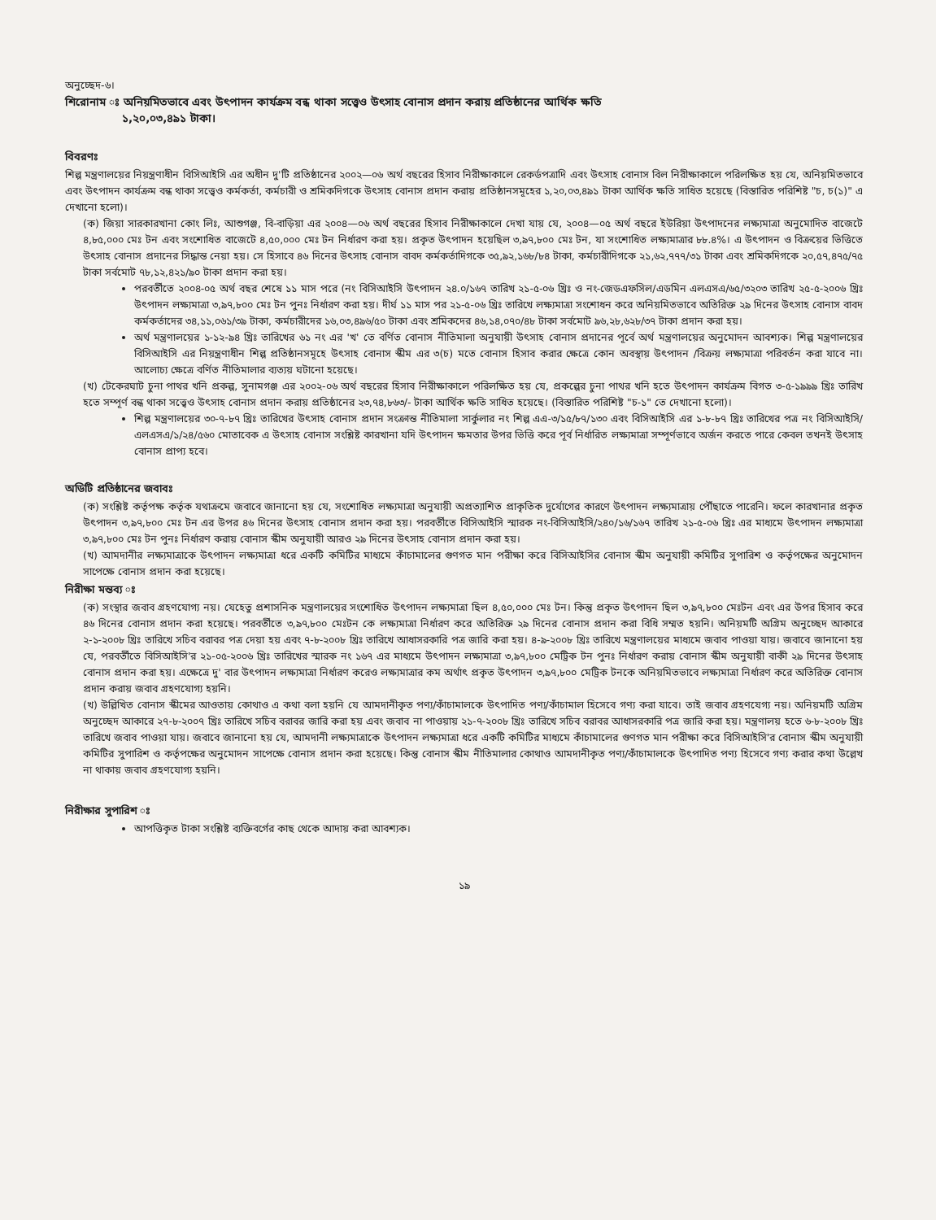অনুচ্ছেদ-৬।
শিরোনাম ঃ অনিয়মিতভাবে এবং উৎপাদন কার্যক্রম বন্ধ থাকা সত্ত্বেও উৎসাহ বোনাস প্রদান করায় প্রতিষ্ঠানের আর্থিক ক্ষতি
১,২০,০৩,৪৯১ টাকা।
বিবরণঃ
শিল্প মন্ত্রণালয়ের নিয়ন্ত্রণাধীন বিসিআইসি এর অধীন দু'টি প্রতিষ্ঠানের ২০০২—০৬ অর্থ বছরের হিসাব নিরীক্ষাকালে রেকর্ডপত্রাদি এবং উৎসাহ বোনাস বিল নিরীক্ষাকালে পরিলক্ষিত হয় যে, অনিয়মিতভাবে এবং উৎপাদন কার্যক্রম বন্ধ থাকা সত্ত্বেও কর্মকর্তা, কর্মচারী ও শ্রমিকদিগকে উৎসাহ বোনাস প্রদান করায় প্রতিষ্ঠানসমূহের ১,২০,০৩,৪৯১ টাকা আর্থিক ক্ষতি সাধিত হয়েছে (বিস্তারিত পরিশিষ্ট "চ, চ(১)" এ দেখানো হলো)।
(ক) জিয়া সারকারখানা কোং লিঃ, আশুগঞ্জ, বি-বাড়িয়া এর ২০০৪—০৬ অর্থ বছরের হিসাব নিরীক্ষাকালে দেখা যায় যে, ২০০৪—০৫ অর্থ বছরে ইউরিয়া উৎপাদনের লক্ষ্যমাত্রা অনুমোদিত বাজেটে ৪,৮৫,০০০ মেঃ টন এবং সংশোধিত বাজেটে ৪,৫০,০০০ মেঃ টন নির্ধারণ করা হয়। প্রকৃত উৎপাদন হয়েছিল ৩,৯৭,৮০০ মেঃ টন, যা সংশোধিত লক্ষ্যমাত্রার ৮৮.৪%। এ উৎপাদন ও বিক্রয়ের ভিত্তিতে উৎসাহ বোনাস প্রদানের সিদ্ধান্ত নেয়া হয়। সে হিসাবে ৪৬ দিনের উৎসাহ বোনাস বাবদ কর্মকর্তাদিগকে ৩৫,৯২,১৬৮/৮৪ টাকা, কর্মচারীদিগকে ২১,৬২,৭৭৭/৩১ টাকা এবং শ্রমিকদিগকে ২০,৫৭,৪৭৫/৭৫ টাকা সর্বমোট ৭৮,১২,৪২১/৯০ টাকা প্রদান করা হয়।
পরবর্তীতে ২০০৪-০৫ অর্থ বছর শেষে ১১ মাস পরে (নং বিসিআইসি উৎপাদন ২৪.০/১৬৭ তারিখ ২১-৫-০৬ খ্রিঃ ও নং-জেডএফসিল/এডমিন এলএসএ/৬৫/৩২০৩ তারিখ ২৫-৫-২০০৬ খ্রিঃ উৎপাদন লক্ষ্যমাত্রা ৩,৯৭,৮০০ মেঃ টন পুনঃ নির্ধারণ করা হয়। দীর্ঘ ১১ মাস পর ২১-৫-০৬ খ্রিঃ তারিখে লক্ষ্যমাত্রা সংশোধন করে অনিয়মিতভাবে অতিরিক্ত ২৯ দিনের উৎসাহ বোনাস বাবদ কর্মকর্তাদের ৩৪,১১,০৬১/৩৯ টাকা, কর্মচারীদের ১৬,০৩,৪৯৬/৫০ টাকা এবং শ্রমিকদের ৪৬,১৪,০৭০/৪৮ টাকা সর্বমোট ৯৬,২৮,৬২৮/৩৭ টাকা প্রদান করা হয়।
অর্থ মন্ত্রণালয়ের ১-১২-৯৪ খ্রিঃ তারিখের ৬১ নং এর 'খ' তে বর্ণিত বোনাস নীতিমালা অনুযায়ী উৎসাহ বোনাস প্রদানের পূর্বে অর্থ মন্ত্রণালয়ের অনুমোদন আবশ্যক। শিল্প মন্ত্রণালয়ের বিসিআইসি এর নিয়ন্ত্রণাধীন শিল্প প্রতিষ্ঠানসমূহে উৎসাহ বোনাস স্কীম এর ৩(চ) মতে বোনাস হিসাব করার ক্ষেত্রে কোন অবস্থায় উৎপাদন /বিক্রয় লক্ষ্যমাত্রা পরিবর্তন করা যাবে না। আলোচ্য ক্ষেত্রে বর্ণিত নীতিমালার ব্যত্যয় ঘটানো হয়েছে।
(খ) টেকেরঘাট চুনা পাথর খনি প্রকল্প, সুনামগঞ্জ এর ২০০২-০৬ অর্থ বছরের হিসাব নিরীক্ষাকালে পরিলক্ষিত হয় যে, প্রকল্পের চুনা পাথর খনি হতে উৎপাদন কার্যক্রম বিগত ৩-৫-১৯৯৯ খ্রিঃ তারিখ হতে সম্পূর্ণ বন্ধ থাকা সত্ত্বেও উৎসাহ বোনাস প্রদান করায় প্রতিষ্ঠানের ২৩,৭৪,৮৬৩/- টাকা আর্থিক ক্ষতি সাধিত হয়েছে। (বিস্তারিত পরিশিষ্ট "চ-১" তে দেখানো হলো)।
শিল্প মন্ত্রণালয়ের ৩০-৭-৮৭ খ্রিঃ তারিখের উৎসাহ বোনাস প্রদান সংক্রান্ত নীতিমালা সার্কুলার নং শিল্প এএ-৩/১৫/৮৭/১৩০ এবং বিসিআইসি এর ১-৮-৮৭ খ্রিঃ তারিখের পত্র নং বিসিআইসি/এলএসএ/১/২৪/৫৬০ মোতাবেক এ উৎসাহ বোনাস সংশ্লিষ্ট কারখানা যদি উৎপাদন ক্ষমতার উপর ভিত্তি করে পূর্ব নির্ধারিত লক্ষ্যমাত্রা সম্পূর্ণভাবে অর্জন করতে পারে কেবল তখনই উৎসাহ বোনাস প্রাপ্য হবে।
অডিটি প্রতিষ্ঠানের জবাবঃ
(ক) সংশ্লিষ্ট কর্তৃপক্ষ কর্তৃক যথাক্রমে জবাবে জানানো হয় যে, সংশোধিত লক্ষ্যমাত্রা অনুযায়ী অপ্রত্যাশিত প্রাকৃতিক দুর্যোগের কারণে উৎপাদন লক্ষ্যমাত্রায় পৌঁছাতে পারেনি। ফলে কারখানার প্রকৃত উৎপাদন ৩,৯৭,৮০০ মেঃ টন এর উপর ৪৬ দিনের উৎসাহ বোনাস প্রদান করা হয়। পরবর্তীতে বিসিআইসি স্মারক নং-বিসিআইসি/২৪০/১৬/১৬৭ তারিখ ২১-৫-০৬ খ্রিঃ এর মাধ্যমে উৎপাদন লক্ষ্যমাত্রা ৩,৯৭,৮০০ মেঃ টন পুনঃ নির্ধারণ করায় বোনাস স্কীম অনুযায়ী আরও ২৯ দিনের উৎসাহ বোনাস প্রদান করা হয়।
(খ) আমদানীর লক্ষ্যমাত্রাকে উৎপাদন লক্ষ্যমাত্রা ধরে একটি কমিটির মাধ্যমে কাঁচামালের গুণগত মান পরীক্ষা করে বিসিআইসির বোনাস স্কীম অনুযায়ী কমিটির সুপারিশ ও কর্তৃপক্ষের অনুমোদন সাপেক্ষে বোনাস প্রদান করা হয়েছে।
নিরীক্ষা মন্তব্য ঃ
(ক) সংস্থার জবাব গ্রহণযোগ্য নয়। যেহেতু প্রশাসনিক মন্ত্রণালয়ের সংশোধিত উৎপাদন লক্ষ্যমাত্রা ছিল ৪,৫০,০০০ মেঃ টন। কিন্তু প্রকৃত উৎপাদন ছিল ৩,৯৭,৮০০ মেঃটন এবং এর উপর হিসাব করে ৪৬ দিনের বোনাস প্রদান করা হয়েছে। পরবর্তীতে ৩,৯৭,৮০০ মেঃটন কে লক্ষ্যমাত্রা নির্ধারণ করে অতিরিক্ত ২৯ দিনের বোনাস প্রদান করা বিধি সম্মত হয়নি। অনিয়মটি অগ্রিম অনুচ্ছেদ আকারে ২-১-২০০৮ খ্রিঃ তারিখে সচিব বরাবর পত্র দেয়া হয় এবং ৭-৮-২০০৮ খ্রিঃ তারিখে আধাসরকারি পত্র জারি করা হয়। ৪-৯-২০০৮ খ্রিঃ তারিখে মন্ত্রণালয়ের মাধ্যমে জবাব পাওয়া যায়। জবাবে জানানো হয় যে, পরবর্তীতে বিসিআইসি'র ২১-০৫-২০০৬ খ্রিঃ তারিখের স্মারক নং ১৬৭ এর মাধ্যমে উৎপাদন লক্ষ্যমাত্রা ৩,৯৭,৮০০ মেট্রিক টন পুনঃ নির্ধারণ করায় বোনাস স্কীম অনুযায়ী বাকী ২৯ দিনের উৎসাহ বোনাস প্রদান করা হয়। এক্ষেত্রে দু' বার উৎপাদন লক্ষ্যমাত্রা নির্ধারণ করেও লক্ষ্যমাত্রার কম অর্থাৎ প্রকৃত উৎপাদন ৩,৯৭,৮০০ মেট্রিক টনকে অনিয়মিতভাবে লক্ষ্যমাত্রা নির্ধারণ করে অতিরিক্ত বোনাস প্রদান করায় জবাব গ্রহণযোগ্য হয়নি।
(খ) উল্লিখিত বোনাস স্কীমের আওতায় কোথাও এ কথা বলা হয়নি যে আমদানীকৃত পণ্য/কাঁচামালকে উৎপাদিত পণ্য/কাঁচামাল হিসেবে গণ্য করা যাবে। তাই জবাব গ্রহণযেগ্য নয়। অনিয়মটি অগ্রিম অনুচ্ছেদ আকারে ২৭-৮-২০০৭ খ্রিঃ তারিখে সচিব বরাবর জারি করা হয় এবং জবাব না পাওয়ায় ২১-৭-২০০৮ খ্রিঃ তারিখে সচিব বরাবর আধাসরকারি পত্র জারি করা হয়। মন্ত্রণালয় হতে ৬-৮-২০০৮ খ্রিঃ তারিখে জবাব পাওয়া যায়। জবাবে জানানো হয় যে, আমদানী লক্ষ্যমাত্রাকে উৎপাদন লক্ষ্যমাত্রা ধরে একটি কমিটির মাধ্যমে কাঁচামালের গুণগত মান পরীক্ষা করে বিসিআইসি'র বোনাস স্কীম অনুযায়ী কমিটির সুপারিশ ও কর্তৃপক্ষের অনুমোদন সাপেক্ষে বোনাস প্রদান করা হয়েছে। কিন্তু বোনাস স্কীম নীতিমালার কোথাও আমদানীকৃত পণ্য/কাঁচামালকে উৎপাদিত পণ্য হিসেবে গণ্য করার কথা উল্লেখ না থাকায় জবাব গ্রহণযোগ্য হয়নি।
নিরীক্ষার সুপারিশ ঃ
আপত্তিকৃত টাকা সংশ্লিষ্ট ব্যক্তিবর্গের কাছ থেকে আদায় করা আবশ্যক।
১৯